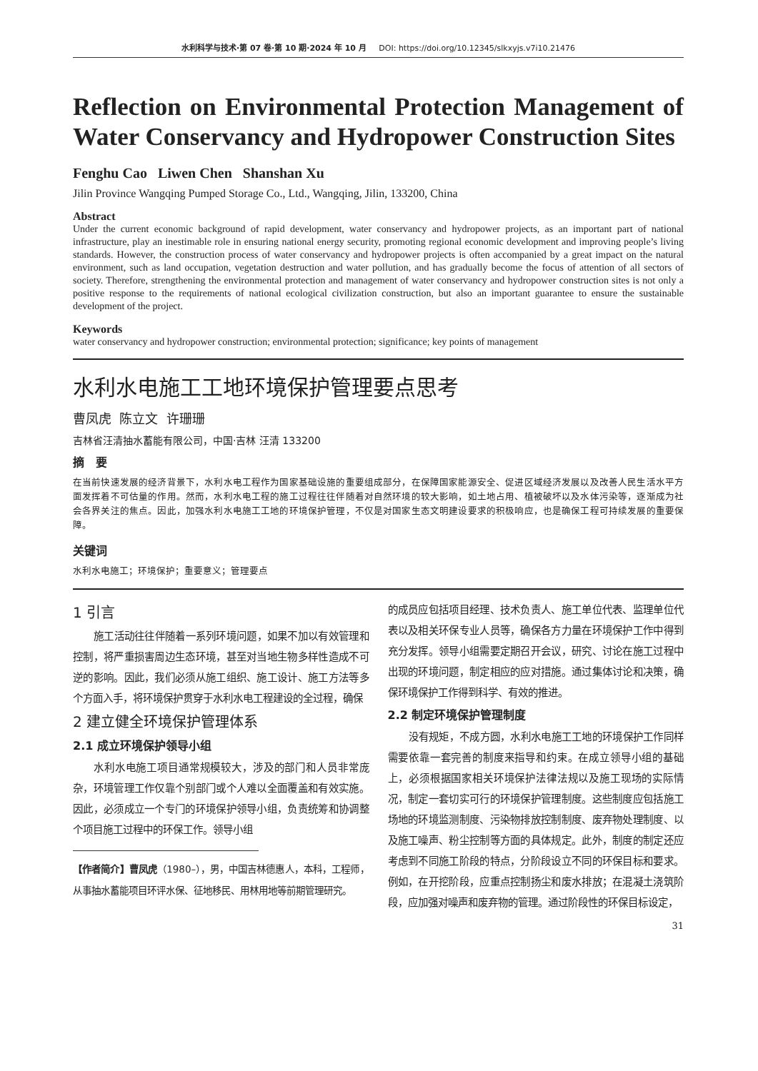水利科学与技术·第 07 卷·第 10 期·2024 年 10 月 DOI: https://doi.org/10.12345/slkxyjs.v7i10.21476
Reflection on Environmental Protection Management of Water Conservancy and Hydropower Construction Sites
Fenghu Cao Liwen Chen Shanshan Xu
Jilin Province Wangqing Pumped Storage Co., Ltd., Wangqing, Jilin, 133200, China
Abstract
Under the current economic background of rapid development, water conservancy and hydropower projects, as an important part of national infrastructure, play an inestimable role in ensuring national energy security, promoting regional economic development and improving people’s living standards. However, the construction process of water conservancy and hydropower projects is often accompanied by a great impact on the natural environment, such as land occupation, vegetation destruction and water pollution, and has gradually become the focus of attention of all sectors of society. Therefore, strengthening the environmental protection and management of water conservancy and hydropower construction sites is not only a positive response to the requirements of national ecological civilization construction, but also an important guarantee to ensure the sustainable development of the project.
Keywords
water conservancy and hydropower construction; environmental protection; significance; key points of management
水利水电施工工地环境保护管理要点思考
曹凤虎 陈立文 许珊珊
吉林省汪清抽水蓄能有限公司，中国·吉林 汪清 133200
摘　要
在当前快速发展的经济背景下，水利水电工程作为国家基础设施的重要组成部分，在保障国家能源安全、促进区域经济发展以及改善人民生活水平方面发挥着不可估量的作用。然而，水利水电工程的施工过程往往伴随着对自然环境的较大影响，如土地占用、植被破坏以及水体污染等，逐渐成为社会各界关注的焦点。因此，加强水利水电施工工地的环境保护管理，不仅是对国家生态文明建设要求的积极响应，也是确保工程可持续发展的重要保障。
关键词
水利水电施工；环境保护；重要意义；管理要点
1 引言
施工活动往往伴随着一系列环境问题，如果不加以有效管理和控制，将严重损害周边生态环境，甚至对当地生物多样性造成不可逆的影响。因此，我们必须从施工组织、施工设计、施工方法等多个方面入手，将环境保护贯穿于水利水电工程建设的全过程，确保
2 建立健全环境保护管理体系
2.1 成立环境保护领导小组
水利水电施工项目通常规模较大，涉及的部门和人员非常庞杂，环境管理工作仅靠个别部门或个人难以全面覆盖和有效实施。因此，必须成立一个专门的环境保护领导小组，负责统筹和协调整个项目施工过程中的环保工作。领导小组
【作者简介】曹凤虎（1980–），男，中国吉林德惠人，本科，工程师，从事抽水蓄能项目环评水保、征地移民、用林用地等前期管理研究。
的成员应包括项目经理、技术负责人、施工单位代表、监理单位代表以及相关环保专业人员等，确保各方力量在环境保护工作中得到充分发挥。领导小组需要定期召开会议，研究、讨论在施工过程中出现的环境问题，制定相应的应对措施。通过集体讨论和决策，确保环境保护工作得到科学、有效的推进。
2.2 制定环境保护管理制度
没有规矩，不成方圆，水利水电施工工地的环境保护工作同样需要依靠一套完善的制度来指导和约束。在成立领导小组的基础上，必须根据国家相关环境保护法律法规以及施工现场的实际情况，制定一套切实可行的环境保护管理制度。这些制度应包括施工场地的环境监测制度、污染物排放控制制度、废弃物处理制度、以及施工噪声、粉尘控制等方面的具体规定。此外，制度的制定还应考虑到不同施工阶段的特点，分阶段设立不同的环保目标和要求。例如，在开挖阶段，应重点控制扬尘和废水排放；在混凝土浇筑阶段，应加强对噪声和废弃物的管理。通过阶段性的环保目标设定，
31